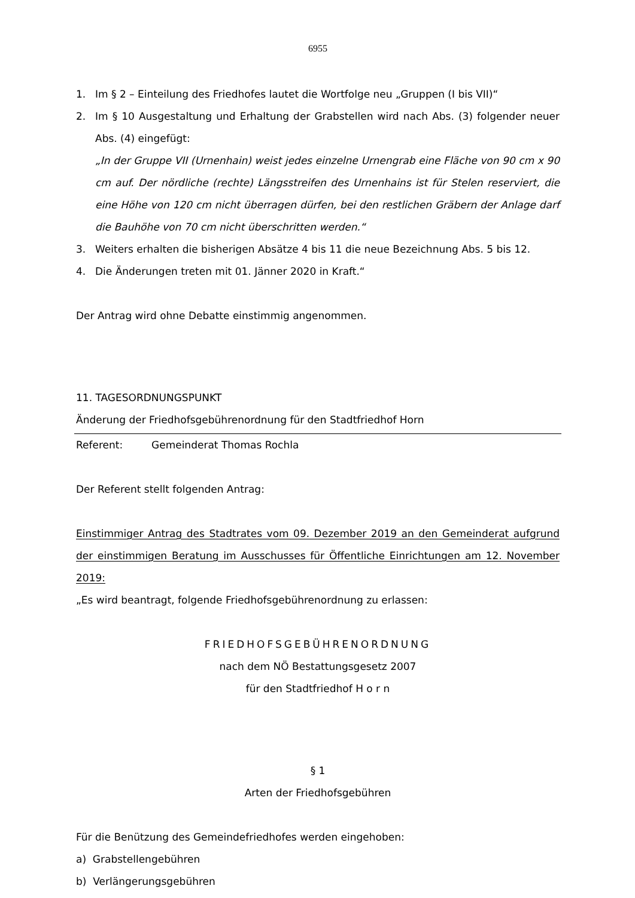6955
1. Im § 2 – Einteilung des Friedhofes lautet die Wortfolge neu „Gruppen (I bis VII)“
2. Im § 10 Ausgestaltung und Erhaltung der Grabstellen wird nach Abs. (3) folgender neuer Abs. (4) eingefügt:
„In der Gruppe VII (Urnenhain) weist jedes einzelne Urnengrab eine Fläche von 90 cm x 90 cm auf. Der nördliche (rechte) Längsstreifen des Urnenhains ist für Stelen reserviert, die eine Höhe von 120 cm nicht überragen dürfen, bei den restlichen Gräbern der Anlage darf die Bauhöhe von 70 cm nicht überschritten werden.“
3. Weiters erhalten die bisherigen Absätze 4 bis 11 die neue Bezeichnung Abs. 5 bis 12.
4. Die Änderungen treten mit 01. Jänner 2020 in Kraft.“
Der Antrag wird ohne Debatte einstimmig angenommen.
11. TAGESORDNUNGSPUNKT
Änderung der Friedhofsgebührenordnung für den Stadtfriedhof Horn
Referent: Gemeinderat Thomas Rochla
Der Referent stellt folgenden Antrag:
Einstimmiger Antrag des Stadtrates vom 09. Dezember 2019 an den Gemeinderat aufgrund der einstimmigen Beratung im Ausschusses für Öffentliche Einrichtungen am 12. November 2019:
„Es wird beantragt, folgende Friedhofsgebührenordnung zu erlassen:
FRIEDHOFSGEBÜHRENORDNUNG
nach dem NÖ Bestattungsgesetz 2007
für den Stadtfriedhof H o r n
§ 1
Arten der Friedhofsgebühren
Für die Benützung des Gemeindefriedhofes werden eingehoben:
a) Grabstellengebühren
b) Verlängerungsgebühren